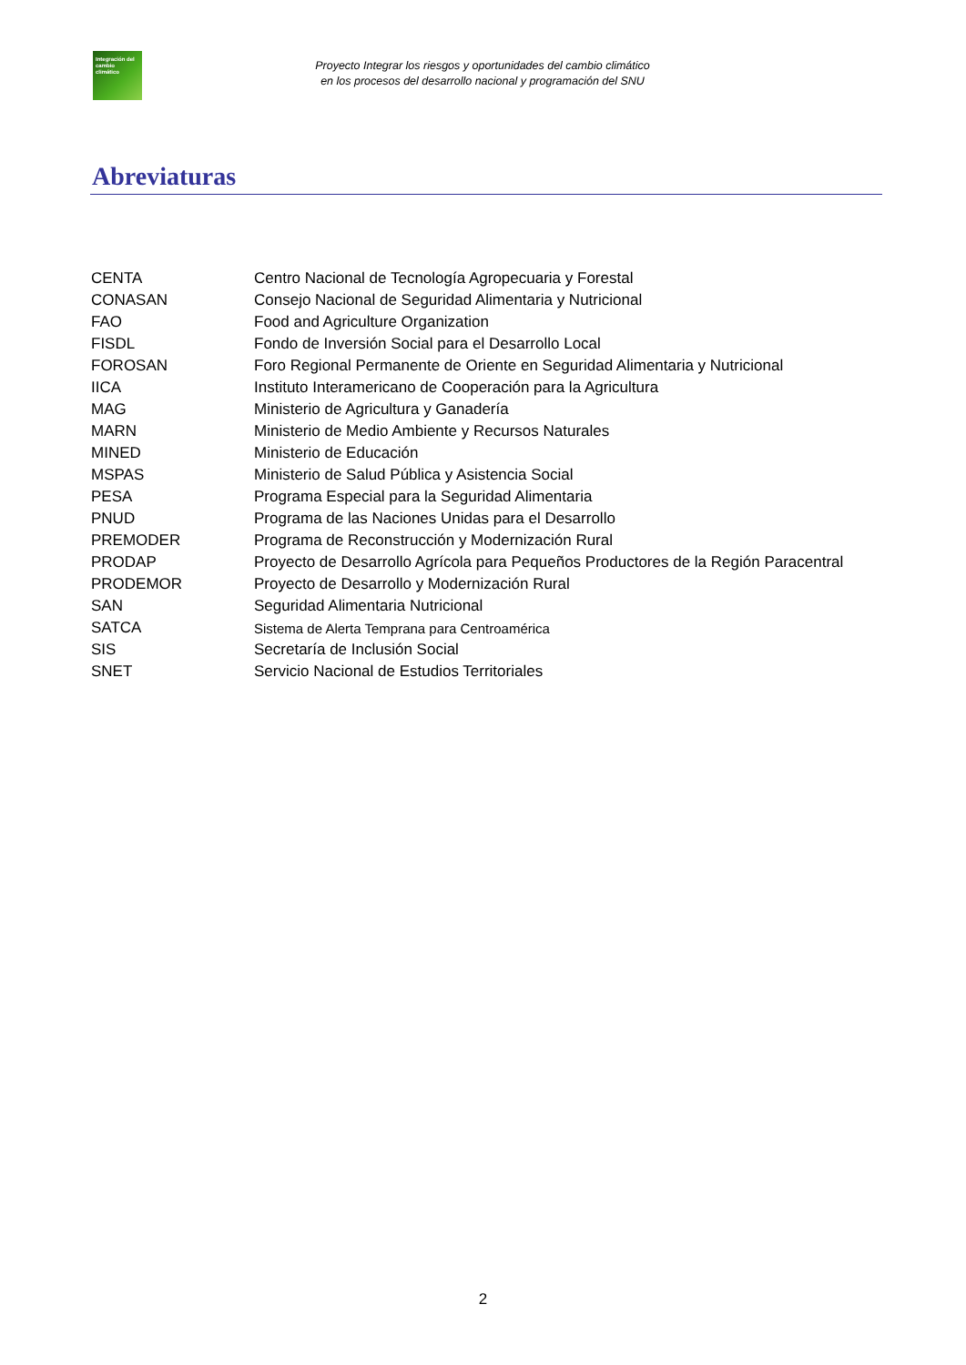Integración del cambio climático
Proyecto Integrar los riesgos y oportunidades del cambio climático
en los procesos del desarrollo nacional y programación del SNU
Abreviaturas
| CENTA | Centro Nacional de Tecnología Agropecuaria y Forestal |
| CONASAN | Consejo Nacional de Seguridad Alimentaria y Nutricional |
| FAO | Food and Agriculture Organization |
| FISDL | Fondo de Inversión Social para el Desarrollo Local |
| FOROSAN | Foro Regional Permanente de Oriente en Seguridad Alimentaria y Nutricional |
| IICA | Instituto Interamericano de Cooperación para la Agricultura |
| MAG | Ministerio de Agricultura y Ganadería |
| MARN | Ministerio de Medio Ambiente y Recursos Naturales |
| MINED | Ministerio de Educación |
| MSPAS | Ministerio de Salud Pública y Asistencia Social |
| PESA | Programa Especial para la Seguridad Alimentaria |
| PNUD | Programa de las Naciones Unidas para el Desarrollo |
| PREMODER | Programa de Reconstrucción y Modernización Rural |
| PRODAP | Proyecto de Desarrollo Agrícola para Pequeños Productores de la Región Paracentral |
| PRODEMOR | Proyecto de Desarrollo y Modernización Rural |
| SAN | Seguridad Alimentaria Nutricional |
| SATCA | Sistema de Alerta Temprana para Centroamérica |
| SIS | Secretaría de Inclusión Social |
| SNET | Servicio Nacional de Estudios Territoriales |
2